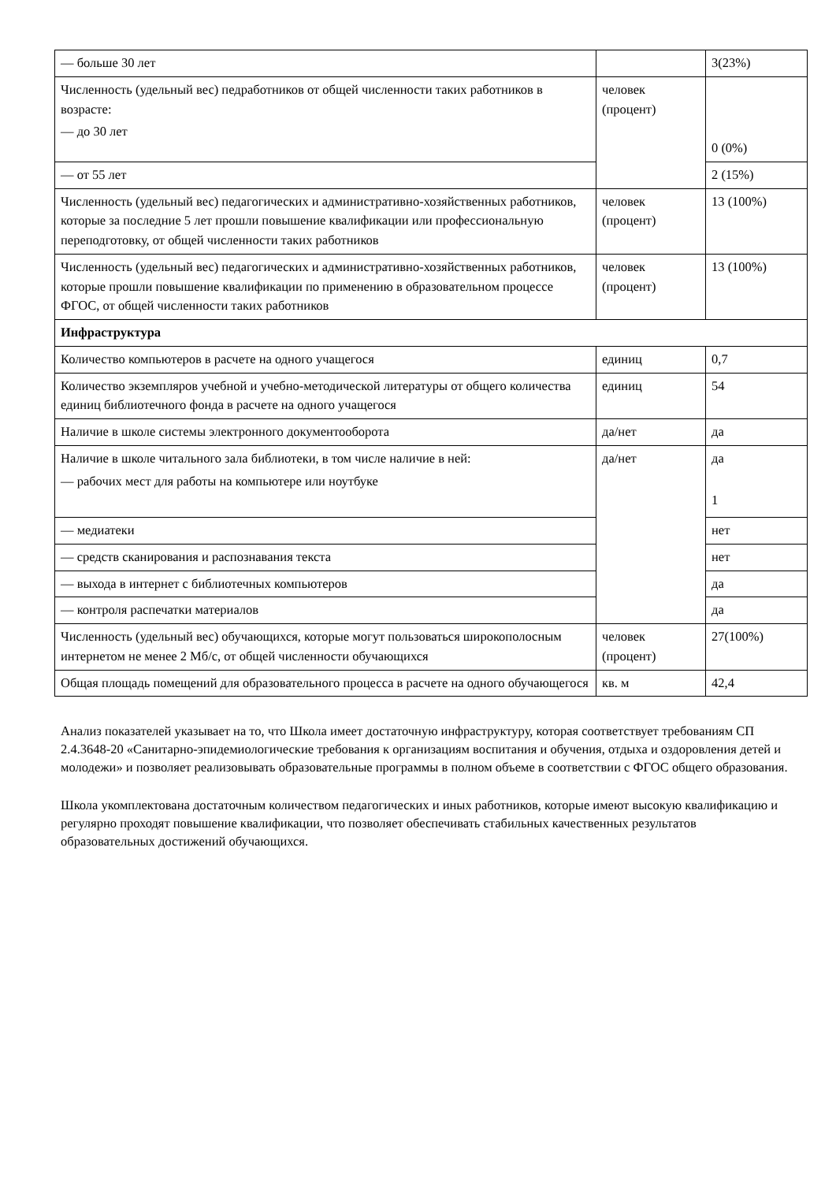| — больше 30 лет | | 3(23%) |
| Численность (удельный вес) педработников от общей численности таких работников в возрасте: — до 30 лет | человек (процент) | 0 (0%) |
| — от 55 лет | | 2 (15%) |
| Численность (удельный вес) педагогических и административно-хозяйственных работников, которые за последние 5 лет прошли повышение квалификации или профессиональную переподготовку, от общей численности таких работников | человек (процент) | 13 (100%) |
| Численность (удельный вес) педагогических и административно-хозяйственных работников, которые прошли повышение квалификации по применению в образовательном процессе ФГОС, от общей численности таких работников | человек (процент) | 13 (100%) |
| Инфраструктура | | |
| Количество компьютеров в расчете на одного учащегося | единиц | 0,7 |
| Количество экземпляров учебной и учебно-методической литературы от общего количества единиц библиотечного фонда в расчете на одного учащегося | единиц | 54 |
| Наличие в школе системы электронного документооборота | да/нет | да |
| Наличие в школе читального зала библиотеки, в том числе наличие в ней: — рабочих мест для работы на компьютере или ноутбуке | да/нет | да 1 |
| — медиатеки | | нет |
| — средств сканирования и распознавания текста | | нет |
| — выхода в интернет с библиотечных компьютеров | | да |
| — контроля распечатки материалов | | да |
| Численность (удельный вес) обучающихся, которые могут пользоваться широкополосным интернетом не менее 2 Мб/с, от общей численности обучающихся | человек (процент) | 27(100%) |
| Общая площадь помещений для образовательного процесса в расчете на одного обучающегося | кв. м | 42,4 |
Анализ показателей указывает на то, что Школа имеет достаточную инфраструктуру, которая соответствует требованиям СП 2.4.3648-20 «Санитарно-эпидемиологические требования к организациям воспитания и обучения, отдыха и оздоровления детей и молодежи» и позволяет реализовывать образовательные программы в полном объеме в соответствии с ФГОС общего образования.
Школа укомплектована достаточным количеством педагогических и иных работников, которые имеют высокую квалификацию и регулярно проходят повышение квалификации, что позволяет обеспечивать стабильных качественных результатов образовательных достижений обучающихся.